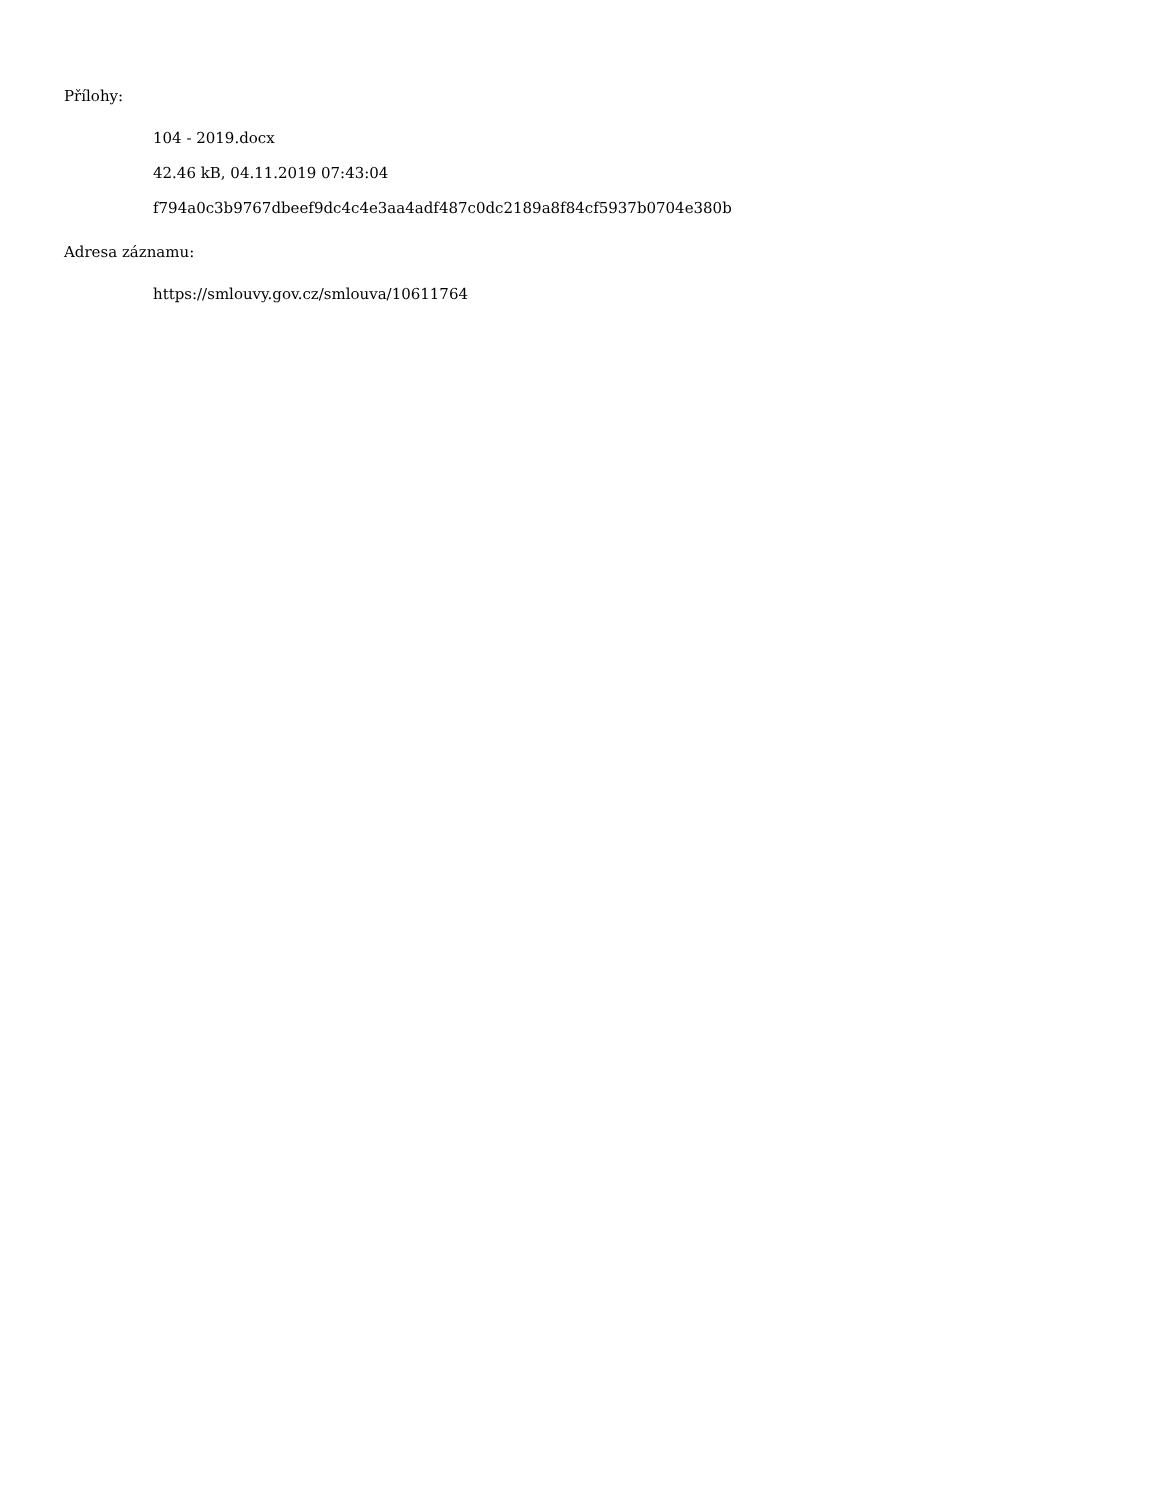Přílohy:
104 - 2019.docx
42.46 kB, 04.11.2019 07:43:04
f794a0c3b9767dbeef9dc4c4e3aa4adf487c0dc2189a8f84cf5937b0704e380b
Adresa záznamu:
https://smlouvy.gov.cz/smlouva/10611764